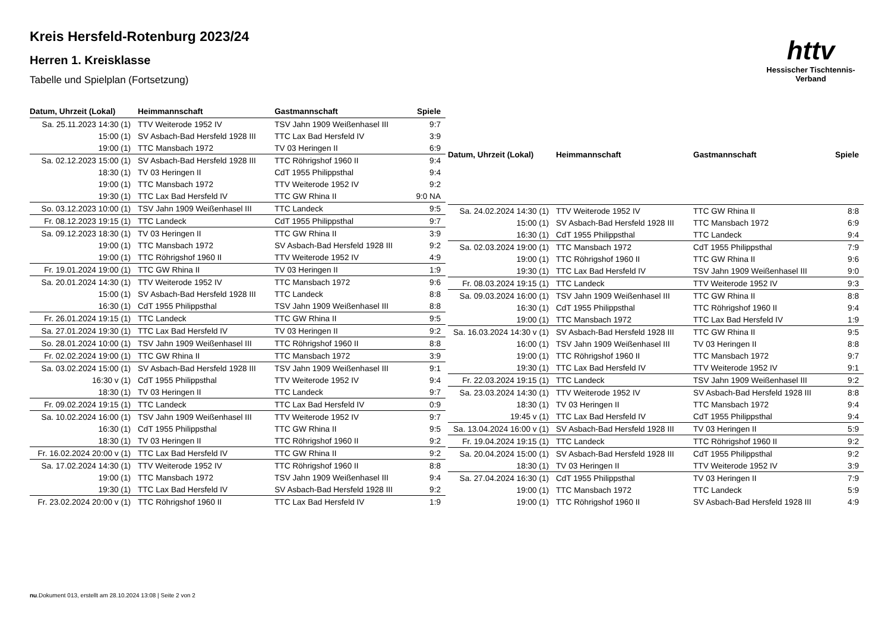Kreis Hersfeld-Rotenburg 2023/24
Herren 1. Kreisklasse
Tabelle und Spielplan (Fortsetzung)
httv
Hessischer Tischtennis-Verband
| Datum, Uhrzeit (Lokal) | Heimmannschaft | Gastmannschaft | Spiele |
| --- | --- | --- | --- |
| Sa. 25.11.2023 14:30 (1) | TTV Weiterode 1952 IV | TSV Jahn 1909 Weißenhasel III | 9:7 |
| 15:00 (1) | SV Asbach-Bad Hersfeld 1928 III | TTC Lax Bad Hersfeld IV | 3:9 |
| 19:00 (1) | TTC Mansbach 1972 | TV 03 Heringen II | 6:9 |
| Sa. 02.12.2023 15:00 (1) | SV Asbach-Bad Hersfeld 1928 III | TTC Röhrigshof 1960 II | 9:4 |
| 18:30 (1) | TV 03 Heringen II | CdT 1955 Philippsthal | 9:4 |
| 19:00 (1) | TTC Mansbach 1972 | TTV Weiterode 1952 IV | 9:2 |
| 19:30 (1) | TTC Lax Bad Hersfeld IV | TTC GW Rhina II | 9:0 NA |
| So. 03.12.2023 10:00 (1) | TSV Jahn 1909 Weißenhasel III | TTC Landeck | 9:5 |
| Fr. 08.12.2023 19:15 (1) | TTC Landeck | CdT 1955 Philippsthal | 9:7 |
| Sa. 09.12.2023 18:30 (1) | TV 03 Heringen II | TTC GW Rhina II | 3:9 |
| 19:00 (1) | TTC Mansbach 1972 | SV Asbach-Bad Hersfeld 1928 III | 9:2 |
| 19:00 (1) | TTC Röhrigshof 1960 II | TTV Weiterode 1952 IV | 4:9 |
| Fr. 19.01.2024 19:00 (1) | TTC GW Rhina II | TV 03 Heringen II | 1:9 |
| Sa. 20.01.2024 14:30 (1) | TTV Weiterode 1952 IV | TTC Mansbach 1972 | 9:6 |
| 15:00 (1) | SV Asbach-Bad Hersfeld 1928 III | TTC Landeck | 8:8 |
| 16:30 (1) | CdT 1955 Philippsthal | TSV Jahn 1909 Weißenhasel III | 8:8 |
| Fr. 26.01.2024 19:15 (1) | TTC Landeck | TTC GW Rhina II | 9:5 |
| Sa. 27.01.2024 19:30 (1) | TTC Lax Bad Hersfeld IV | TV 03 Heringen II | 9:2 |
| So. 28.01.2024 10:00 (1) | TSV Jahn 1909 Weißenhasel III | TTC Röhrigshof 1960 II | 8:8 |
| Fr. 02.02.2024 19:00 (1) | TTC GW Rhina II | TTC Mansbach 1972 | 3:9 |
| Sa. 03.02.2024 15:00 (1) | SV Asbach-Bad Hersfeld 1928 III | TSV Jahn 1909 Weißenhasel III | 9:1 |
| 16:30 v (1) | CdT 1955 Philippsthal | TTV Weiterode 1952 IV | 9:4 |
| 18:30 (1) | TV 03 Heringen II | TTC Landeck | 9:7 |
| Fr. 09.02.2024 19:15 (1) | TTC Landeck | TTC Lax Bad Hersfeld IV | 0:9 |
| Sa. 10.02.2024 16:00 (1) | TSV Jahn 1909 Weißenhasel III | TTV Weiterode 1952 IV | 9:7 |
| 16:30 (1) | CdT 1955 Philippsthal | TTC GW Rhina II | 9:5 |
| 18:30 (1) | TV 03 Heringen II | TTC Röhrigshof 1960 II | 9:2 |
| Fr. 16.02.2024 20:00 v (1) | TTC Lax Bad Hersfeld IV | TTC GW Rhina II | 9:2 |
| Sa. 17.02.2024 14:30 (1) | TTV Weiterode 1952 IV | TTC Röhrigshof 1960 II | 8:8 |
| 19:00 (1) | TTC Mansbach 1972 | TSV Jahn 1909 Weißenhasel III | 9:4 |
| 19:30 (1) | TTC Lax Bad Hersfeld IV | SV Asbach-Bad Hersfeld 1928 III | 9:2 |
| Fr. 23.02.2024 20:00 v (1) | TTC Röhrigshof 1960 II | TTC Lax Bad Hersfeld IV | 1:9 |
| Datum, Uhrzeit (Lokal) | Heimmannschaft | Gastmannschaft | Spiele |
| --- | --- | --- | --- |
| Sa. 24.02.2024 14:30 (1) | TTV Weiterode 1952 IV | TTC GW Rhina II | 8:8 |
| 15:00 (1) | SV Asbach-Bad Hersfeld 1928 III | TTC Mansbach 1972 | 6:9 |
| 16:30 (1) | CdT 1955 Philippsthal | TTC Landeck | 9:4 |
| Sa. 02.03.2024 19:00 (1) | TTC Mansbach 1972 | CdT 1955 Philippsthal | 7:9 |
| 19:00 (1) | TTC Röhrigshof 1960 II | TTC GW Rhina II | 9:6 |
| 19:30 (1) | TTC Lax Bad Hersfeld IV | TSV Jahn 1909 Weißenhasel III | 9:0 |
| Fr. 08.03.2024 19:15 (1) | TTC Landeck | TTV Weiterode 1952 IV | 9:3 |
| Sa. 09.03.2024 16:00 (1) | TSV Jahn 1909 Weißenhasel III | TTC GW Rhina II | 8:8 |
| 16:30 (1) | CdT 1955 Philippsthal | TTC Röhrigshof 1960 II | 9:4 |
| 19:00 (1) | TTC Mansbach 1972 | TTC Lax Bad Hersfeld IV | 1:9 |
| Sa. 16.03.2024 14:30 v (1) | SV Asbach-Bad Hersfeld 1928 III | TTC GW Rhina II | 9:5 |
| 16:00 (1) | TSV Jahn 1909 Weißenhasel III | TV 03 Heringen II | 8:8 |
| 19:00 (1) | TTC Röhrigshof 1960 II | TTC Mansbach 1972 | 9:7 |
| 19:30 (1) | TTC Lax Bad Hersfeld IV | TTV Weiterode 1952 IV | 9:1 |
| Fr. 22.03.2024 19:15 (1) | TTC Landeck | TSV Jahn 1909 Weißenhasel III | 9:2 |
| Sa. 23.03.2024 14:30 (1) | TTV Weiterode 1952 IV | SV Asbach-Bad Hersfeld 1928 III | 8:8 |
| 18:30 (1) | TV 03 Heringen II | TTC Mansbach 1972 | 9:4 |
| 19:45 v (1) | TTC Lax Bad Hersfeld IV | CdT 1955 Philippsthal | 9:4 |
| Sa. 13.04.2024 16:00 v (1) | SV Asbach-Bad Hersfeld 1928 III | TV 03 Heringen II | 5:9 |
| Fr. 19.04.2024 19:15 (1) | TTC Landeck | TTC Röhrigshof 1960 II | 9:2 |
| Sa. 20.04.2024 15:00 (1) | SV Asbach-Bad Hersfeld 1928 III | CdT 1955 Philippsthal | 9:2 |
| 18:30 (1) | TV 03 Heringen II | TTV Weiterode 1952 IV | 3:9 |
| Sa. 27.04.2024 16:30 (1) | CdT 1955 Philippsthal | TV 03 Heringen II | 7:9 |
| 19:00 (1) | TTC Mansbach 1972 | TTC Landeck | 5:9 |
| 19:00 (1) | TTC Röhrigshof 1960 II | SV Asbach-Bad Hersfeld 1928 III | 4:9 |
nu.Dokument 013, erstellt am 28.10.2024 13:08 | Seite 2 von 2